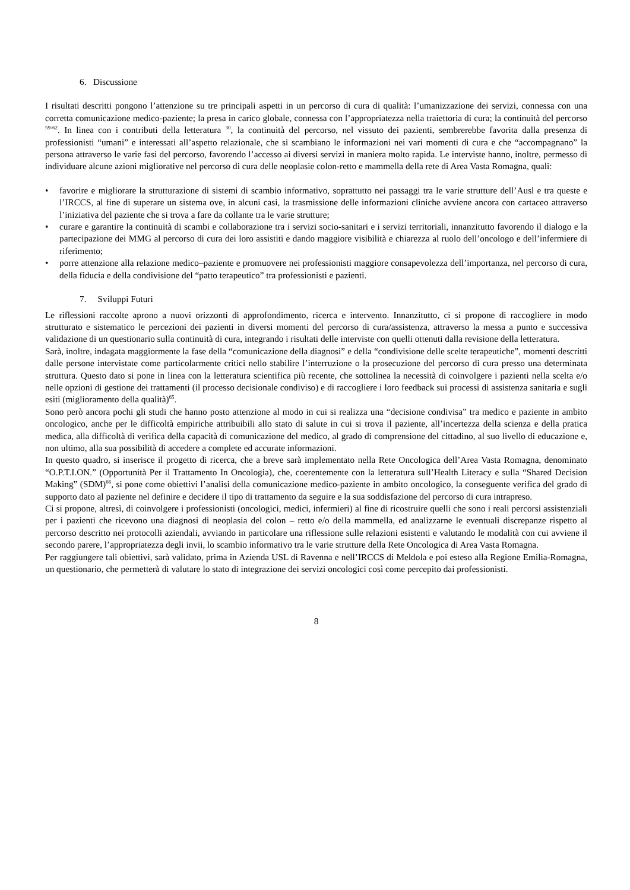6. Discussione
I risultati descritti pongono l’attenzione su tre principali aspetti in un percorso di cura di qualità: l’umanizzazione dei servizi, connessa con una corretta comunicazione medico-paziente; la presa in carico globale, connessa con l’appropriatezza nella traiettoria di cura; la continuità del percorso <sup>59-62</sup>. In linea con i contributi della letteratura <sup>30</sup>, la continuità del percorso, nel vissuto dei pazienti, sembrerebbe favorita dalla presenza di professionisti “umani” e interessati all’aspetto relazionale, che si scambiano le informazioni nei vari momenti di cura e che “accompagnano” la persona attraverso le varie fasi del percorso, favorendo l’accesso ai diversi servizi in maniera molto rapida. Le interviste hanno, inoltre, permesso di individuare alcune azioni migliorative nel percorso di cura delle neoplasie colon-retto e mammella della rete di Area Vasta Romagna, quali:
• favorire e migliorare la strutturazione di sistemi di scambio informativo, soprattutto nei passaggi tra le varie strutture dell’Ausl e tra queste e l’IRCCS, al fine di superare un sistema ove, in alcuni casi, la trasmissione delle informazioni cliniche avviene ancora con cartaceo attraverso l’iniziativa del paziente che si trova a fare da collante tra le varie strutture;
• curare e garantire la continuità di scambi e collaborazione tra i servizi socio-sanitari e i servizi territoriali, innanzitutto favorendo il dialogo e la partecipazione dei MMG al percorso di cura dei loro assistiti e dando maggiore visibilità e chiarezza al ruolo dell’oncologo e dell’infermiere di riferimento;
• porre attenzione alla relazione medico–paziente e promuovere nei professionisti maggiore consapevolezza dell’importanza, nel percorso di cura, della fiducia e della condivisione del “patto terapeutico” tra professionisti e pazienti.
7. Sviluppi Futuri
Le riflessioni raccolte aprono a nuovi orizzonti di approfondimento, ricerca e intervento. Innanzitutto, ci si propone di raccogliere in modo strutturato e sistematico le percezioni dei pazienti in diversi momenti del percorso di cura/assistenza, attraverso la messa a punto e successiva validazione di un questionario sulla continuità di cura, integrando i risultati delle interviste con quelli ottenuti dalla revisione della letteratura.
Sarà, inoltre, indagata maggiormente la fase della “comunicazione della diagnosi” e della “condivisione delle scelte terapeutiche”, momenti descritti dalle persone intervistate come particolarmente critici nello stabilire l’interruzione o la prosecuzione del percorso di cura presso una determinata struttura. Questo dato si pone in linea con la letteratura scientifica più recente, che sottolinea la necessità di coinvolgere i pazienti nella scelta e/o nelle opzioni di gestione dei trattamenti (il processo decisionale condiviso) e di raccogliere i loro feedback sui processi di assistenza sanitaria e sugli esiti (miglioramento della qualità)<sup>65</sup>.
Sono però ancora pochi gli studi che hanno posto attenzione al modo in cui si realizza una “decisione condivisa” tra medico e paziente in ambito oncologico, anche per le difficoltà empiriche attribuibili allo stato di salute in cui si trova il paziente, all’incertezza della scienza e della pratica medica, alla difficoltà di verifica della capacità di comunicazione del medico, al grado di comprensione del cittadino, al suo livello di educazione e, non ultimo, alla sua possibilità di accedere a complete ed accurate informazioni.
In questo quadro, si inserisce il progetto di ricerca, che a breve sarà implementato nella Rete Oncologica dell’Area Vasta Romagna, denominato “O.P.T.I.ON.” (Opportunità Per il Trattamento In Oncologia), che, coerentemente con la letteratura sull’Health Literacy e sulla “Shared Decision Making” (SDM)<sup>66</sup>, si pone come obiettivi l’analisi della comunicazione medico-paziente in ambito oncologico, la conseguente verifica del grado di supporto dato al paziente nel definire e decidere il tipo di trattamento da seguire e la sua soddisfazione del percorso di cura intrapreso.
Ci si propone, altresì, di coinvolgere i professionisti (oncologici, medici, infermieri) al fine di ricostruire quelli che sono i reali percorsi assistenziali per i pazienti che ricevono una diagnosi di neoplasia del colon – retto e/o della mammella, ed analizzarne le eventuali discrepanze rispetto al percorso descritto nei protocolli aziendali, avviando in particolare una riflessione sulle relazioni esistenti e valutando le modalità con cui avviene il secondo parere, l’appropriatezza degli invii, lo scambio informativo tra le varie strutture della Rete Oncologica di Area Vasta Romagna.
Per raggiungere tali obiettivi, sarà validato, prima in Azienda USL di Ravenna e nell’IRCCS di Meldola e poi esteso alla Regione Emilia-Romagna, un questionario, che permetterà di valutare lo stato di integrazione dei servizi oncologici così come percepito dai professionisti.
8